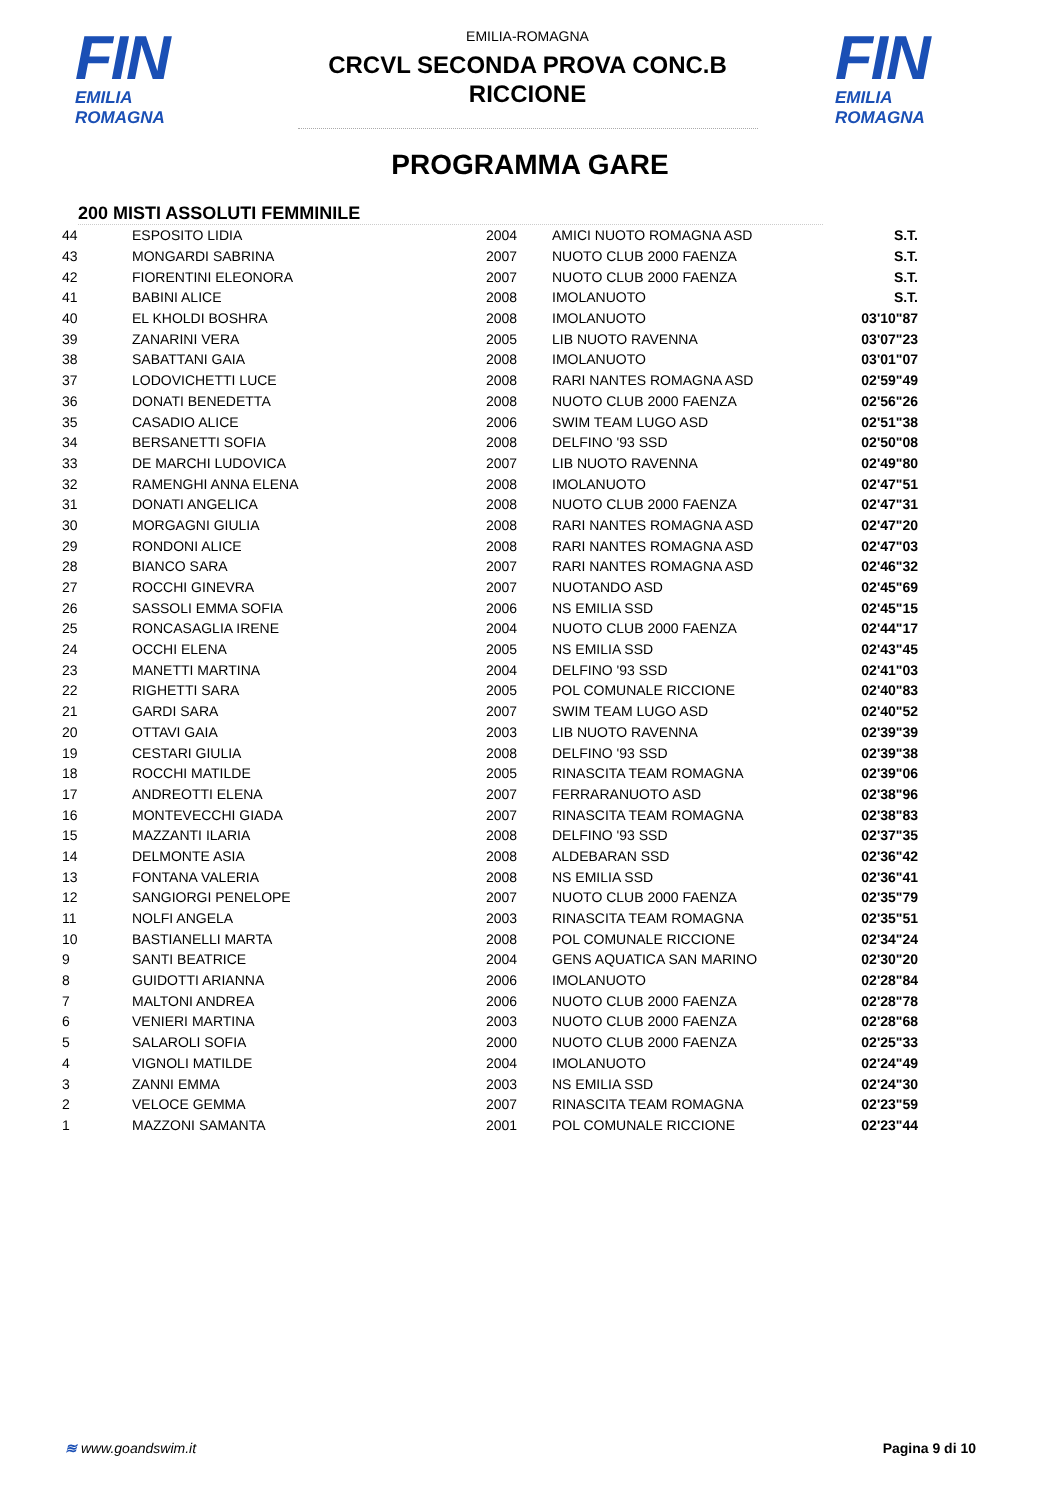FIN
EMILIA ROMAGNA
EMILIA-ROMAGNA
CRCVL SECONDA PROVA CONC.B
RICCIONE
FIN
EMILIA ROMAGNA
PROGRAMMA GARE
200 MISTI ASSOLUTI FEMMINILE
| 44 | ESPOSITO LIDIA | 2004 | AMICI NUOTO ROMAGNA ASD | S.T. |
| 43 | MONGARDI SABRINA | 2007 | NUOTO CLUB 2000 FAENZA | S.T. |
| 42 | FIORENTINI ELEONORA | 2007 | NUOTO CLUB 2000 FAENZA | S.T. |
| 41 | BABINI ALICE | 2008 | IMOLANUOTO | S.T. |
| 40 | EL KHOLDI BOSHRA | 2008 | IMOLANUOTO | 03'10"87 |
| 39 | ZANARINI VERA | 2005 | LIB NUOTO RAVENNA | 03'07"23 |
| 38 | SABATTANI GAIA | 2008 | IMOLANUOTO | 03'01"07 |
| 37 | LODOVICHETTI LUCE | 2008 | RARI NANTES ROMAGNA ASD | 02'59"49 |
| 36 | DONATI BENEDETTA | 2008 | NUOTO CLUB 2000 FAENZA | 02'56"26 |
| 35 | CASADIO ALICE | 2006 | SWIM TEAM LUGO ASD | 02'51"38 |
| 34 | BERSANETTI SOFIA | 2008 | DELFINO '93 SSD | 02'50"08 |
| 33 | DE MARCHI LUDOVICA | 2007 | LIB NUOTO RAVENNA | 02'49"80 |
| 32 | RAMENGHI ANNA ELENA | 2008 | IMOLANUOTO | 02'47"51 |
| 31 | DONATI ANGELICA | 2008 | NUOTO CLUB 2000 FAENZA | 02'47"31 |
| 30 | MORGAGNI GIULIA | 2008 | RARI NANTES ROMAGNA ASD | 02'47"20 |
| 29 | RONDONI ALICE | 2008 | RARI NANTES ROMAGNA ASD | 02'47"03 |
| 28 | BIANCO SARA | 2007 | RARI NANTES ROMAGNA ASD | 02'46"32 |
| 27 | ROCCHI GINEVRA | 2007 | NUOTANDO ASD | 02'45"69 |
| 26 | SASSOLI EMMA SOFIA | 2006 | NS EMILIA SSD | 02'45"15 |
| 25 | RONCASAGLIA IRENE | 2004 | NUOTO CLUB 2000 FAENZA | 02'44"17 |
| 24 | OCCHI ELENA | 2005 | NS EMILIA SSD | 02'43"45 |
| 23 | MANETTI MARTINA | 2004 | DELFINO '93 SSD | 02'41"03 |
| 22 | RIGHETTI SARA | 2005 | POL COMUNALE RICCIONE | 02'40"83 |
| 21 | GARDI SARA | 2007 | SWIM TEAM LUGO ASD | 02'40"52 |
| 20 | OTTAVI GAIA | 2003 | LIB NUOTO RAVENNA | 02'39"39 |
| 19 | CESTARI GIULIA | 2008 | DELFINO '93 SSD | 02'39"38 |
| 18 | ROCCHI MATILDE | 2005 | RINASCITA TEAM ROMAGNA | 02'39"06 |
| 17 | ANDREOTTI ELENA | 2007 | FERRARANUOTO ASD | 02'38"96 |
| 16 | MONTEVECCHI GIADA | 2007 | RINASCITA TEAM ROMAGNA | 02'38"83 |
| 15 | MAZZANTI ILARIA | 2008 | DELFINO '93 SSD | 02'37"35 |
| 14 | DELMONTE ASIA | 2008 | ALDEBARAN SSD | 02'36"42 |
| 13 | FONTANA VALERIA | 2008 | NS EMILIA SSD | 02'36"41 |
| 12 | SANGIORGI PENELOPE | 2007 | NUOTO CLUB 2000 FAENZA | 02'35"79 |
| 11 | NOLFI ANGELA | 2003 | RINASCITA TEAM ROMAGNA | 02'35"51 |
| 10 | BASTIANELLI MARTA | 2008 | POL COMUNALE RICCIONE | 02'34"24 |
| 9 | SANTI BEATRICE | 2004 | GENS AQUATICA SAN MARINO | 02'30"20 |
| 8 | GUIDOTTI ARIANNA | 2006 | IMOLANUOTO | 02'28"84 |
| 7 | MALTONI ANDREA | 2006 | NUOTO CLUB 2000 FAENZA | 02'28"78 |
| 6 | VENIERI MARTINA | 2003 | NUOTO CLUB 2000 FAENZA | 02'28"68 |
| 5 | SALAROLI SOFIA | 2000 | NUOTO CLUB 2000 FAENZA | 02'25"33 |
| 4 | VIGNOLI MATILDE | 2004 | IMOLANUOTO | 02'24"49 |
| 3 | ZANNI EMMA | 2003 | NS EMILIA SSD | 02'24"30 |
| 2 | VELOCE GEMMA | 2007 | RINASCITA TEAM ROMAGNA | 02'23"59 |
| 1 | MAZZONI SAMANTA | 2001 | POL COMUNALE RICCIONE | 02'23"44 |
≋ www.goandswim.it Pagina 9 di 10